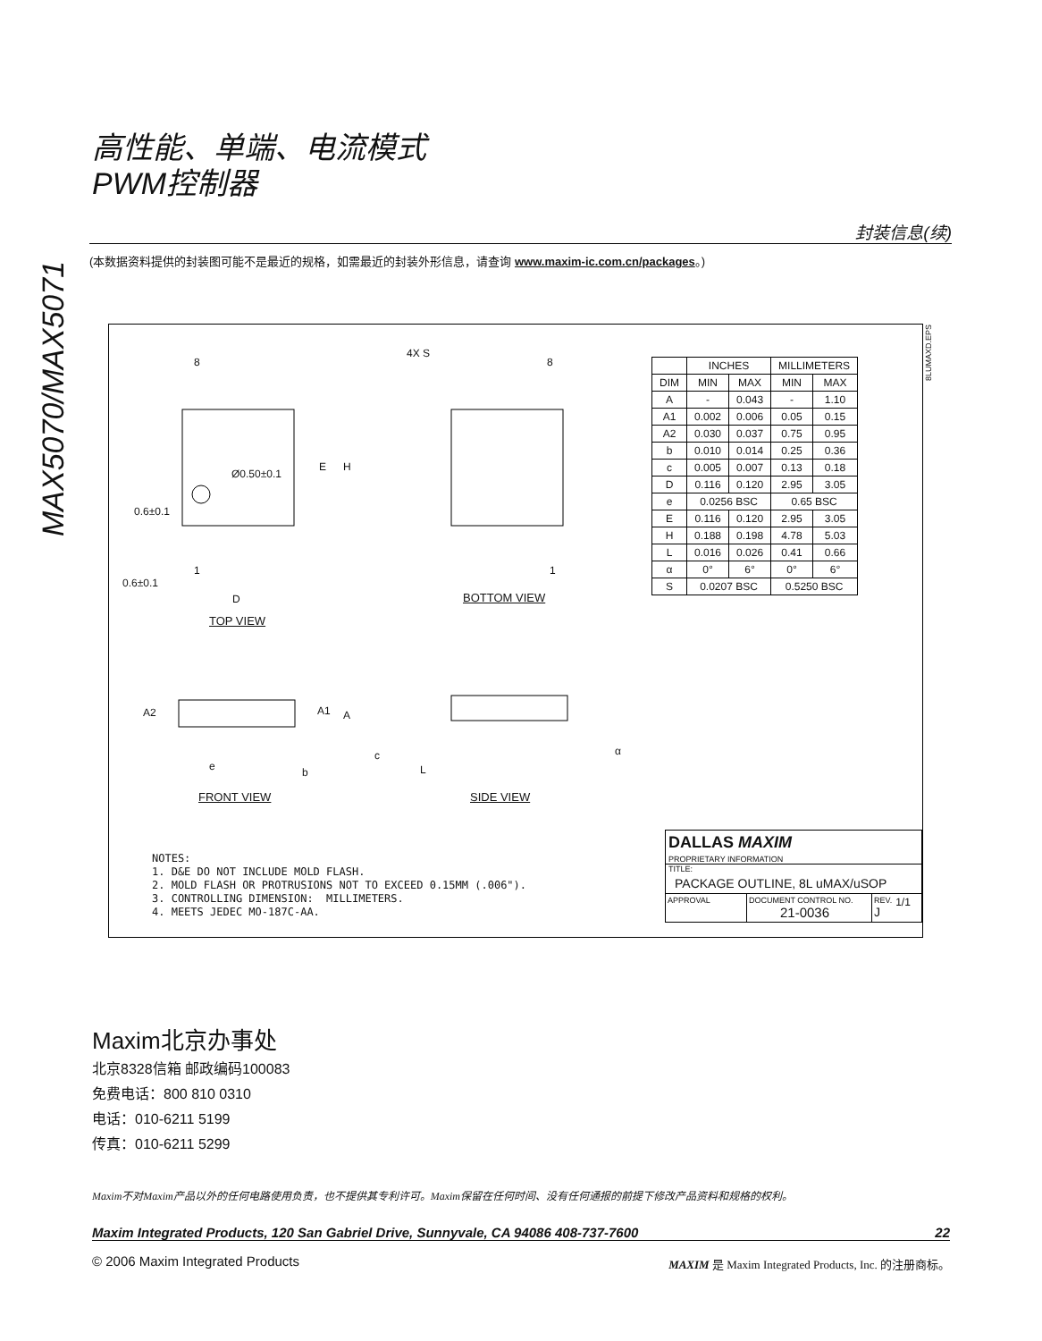MAX5070/MAX5071
高性能、单端、电流模式
PWM控制器
封装信息(续)
(本数据资料提供的封装图可能不是最近的规格，如需最近的封装外形信息，请查询 www.maxim-ic.com.cn/packages。)
8
4X S
8
Ø0.50±0.1
E H
0.6±0.1
1 1
0.6±0.1
D BOTTOM VIEW
TOP VIEW
A2 A1 A
e b
c
L
α
FRONT VIEW SIDE VIEW
8LUMAXD.EPS
| | INCHES | | MILLIMETERS | |
| --- | --- | --- | --- | --- |
| DIM | MIN | MAX | MIN | MAX |
| A | - | 0.043 | - | 1.10 |
| A1 | 0.002 | 0.006 | 0.05 | 0.15 |
| A2 | 0.030 | 0.037 | 0.75 | 0.95 |
| b | 0.010 | 0.014 | 0.25 | 0.36 |
| c | 0.005 | 0.007 | 0.13 | 0.18 |
| D | 0.116 | 0.120 | 2.95 | 3.05 |
| e | 0.0256 BSC | | 0.65 BSC | |
| E | 0.116 | 0.120 | 2.95 | 3.05 |
| H | 0.188 | 0.198 | 4.78 | 5.03 |
| L | 0.016 | 0.026 | 0.41 | 0.66 |
| α | 0° | 6° | 0° | 6° |
| S | 0.0207 BSC | | 0.5250 BSC | |
NOTES:
1. D&E DO NOT INCLUDE MOLD FLASH.
2. MOLD FLASH OR PROTRUSIONS NOT TO EXCEED 0.15MM (.006").
3. CONTROLLING DIMENSION: MILLIMETERS.
4. MEETS JEDEC MO-187C-AA.
DALLAS MAXIM
PROPRIETARY INFORMATION
TITLE:
PACKAGE OUTLINE, 8L uMAX/uSOP
APPROVAL DOCUMENT CONTROL NO.
21-0036
REV.
J
1/1
Maxim北京办事处
北京8328信箱 邮政编码100083
免费电话：800 810 0310
电话：010-6211 5199
传真：010-6211 5299
Maxim不对Maxim产品以外的任何电路使用负责，也不提供其专利许可。Maxim保留在任何时间、没有任何通报的前提下修改产品资料和规格的权利。
Maxim Integrated Products, 120 San Gabriel Drive, Sunnyvale, CA 94086 408-737-7600 22
© 2006 Maxim Integrated Products
MAXIM 是 Maxim Integrated Products, Inc. 的注册商标。